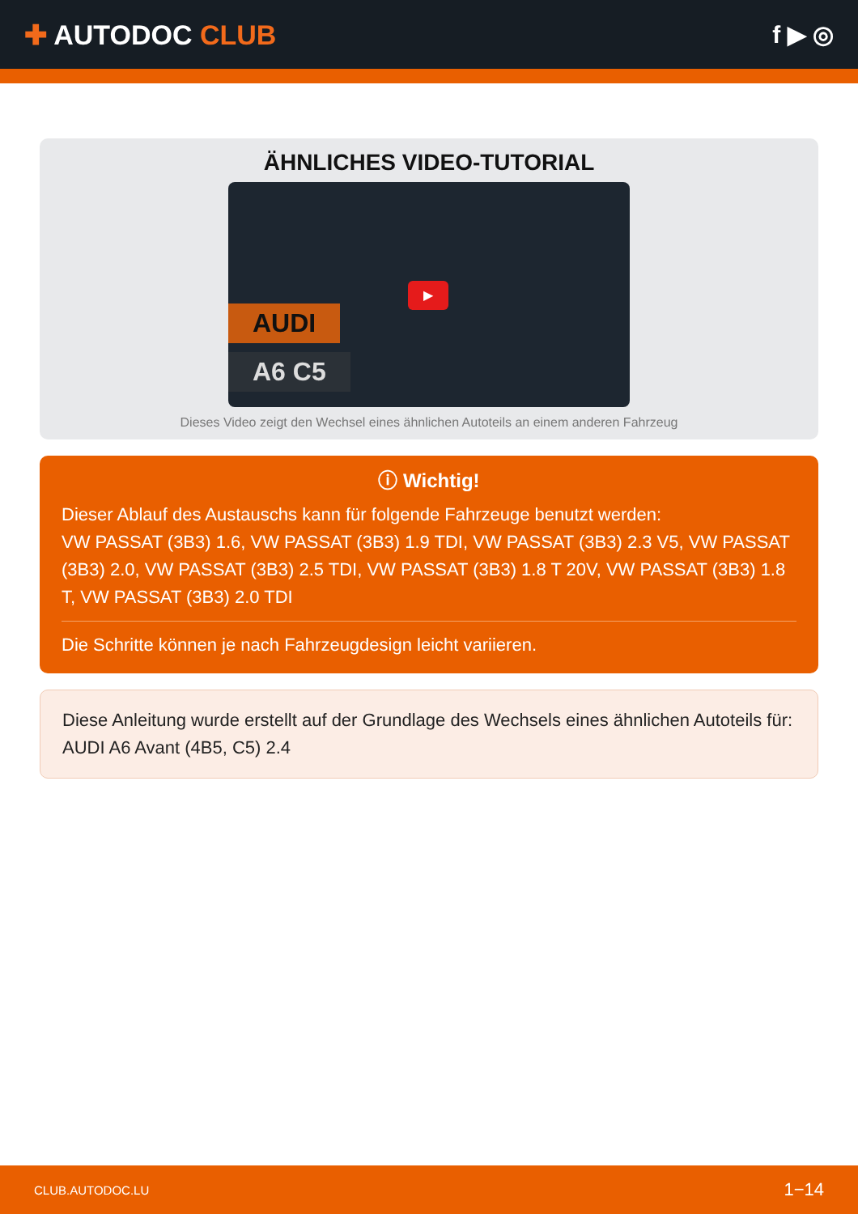✚ AUTODOC CLUB f ▶ ◎
ÄHNLICHES VIDEO-TUTORIAL
AUDI
A6 C5
▶
Dieses Video zeigt den Wechsel eines ähnlichen Autoteils an einem anderen Fahrzeug
ⓘ Wichtig!
Dieser Ablauf des Austauschs kann für folgende Fahrzeuge benutzt werden:
VW PASSAT (3B3) 1.6, VW PASSAT (3B3) 1.9 TDI, VW PASSAT (3B3) 2.3 V5, VW PASSAT (3B3) 2.0, VW PASSAT (3B3) 2.5 TDI, VW PASSAT (3B3) 1.8 T 20V, VW PASSAT (3B3) 1.8 T, VW PASSAT (3B3) 2.0 TDI
Die Schritte können je nach Fahrzeugdesign leicht variieren.
Diese Anleitung wurde erstellt auf der Grundlage des Wechsels eines ähnlichen Autoteils für: AUDI A6 Avant (4B5, C5) 2.4
CLUB.AUTODOC.LU 1−14